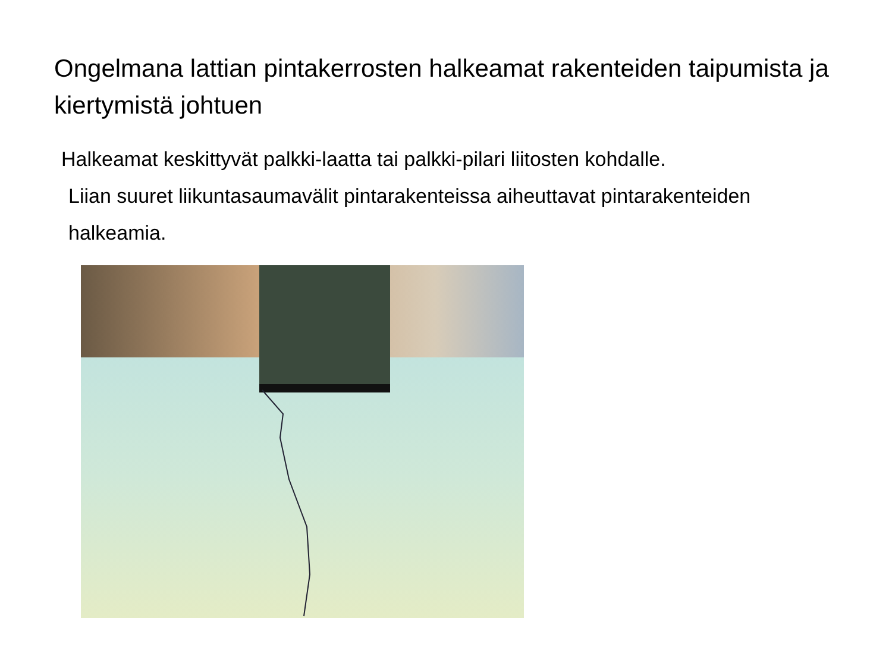Ongelmana lattian pintakerrosten halkeamat rakenteiden taipumista ja kiertymistä johtuen
Halkeamat keskittyvät palkki-laatta tai palkki-pilari liitosten kohdalle.
Liian suuret liikuntasaumavälit pintarakenteissa aiheuttavat pintarakenteiden halkeamia.